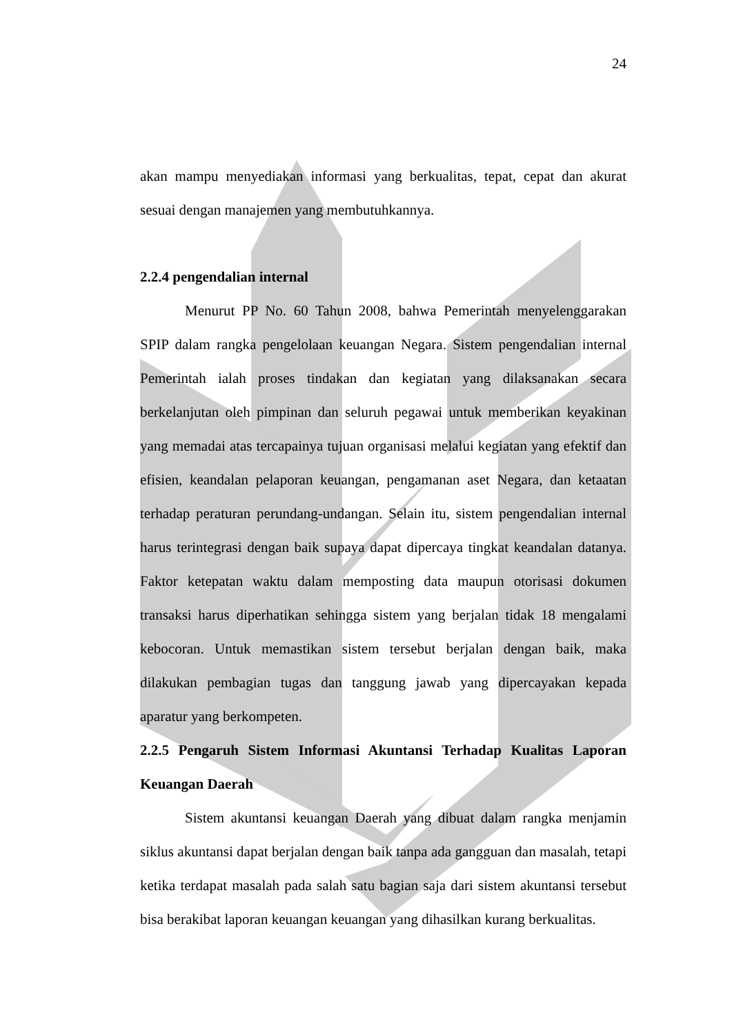24
akan mampu menyediakan informasi yang berkualitas, tepat, cepat dan akurat sesuai dengan manajemen yang membutuhkannya.
2.2.4 pengendalian internal
Menurut PP No. 60 Tahun 2008, bahwa Pemerintah menyelenggarakan SPIP dalam rangka pengelolaan keuangan Negara. Sistem pengendalian internal Pemerintah ialah proses tindakan dan kegiatan yang dilaksanakan secara berkelanjutan oleh pimpinan dan seluruh pegawai untuk memberikan keyakinan yang memadai atas tercapainya tujuan organisasi melalui kegiatan yang efektif dan efisien, keandalan pelaporan keuangan, pengamanan aset Negara, dan ketaatan terhadap peraturan perundang-undangan. Selain itu, sistem pengendalian internal harus terintegrasi dengan baik supaya dapat dipercaya tingkat keandalan datanya. Faktor ketepatan waktu dalam memposting data maupun otorisasi dokumen transaksi harus diperhatikan sehingga sistem yang berjalan tidak 18 mengalami kebocoran. Untuk memastikan sistem tersebut berjalan dengan baik, maka dilakukan pembagian tugas dan tanggung jawab yang dipercayakan kepada aparatur yang berkompeten.
2.2.5 Pengaruh Sistem Informasi Akuntansi Terhadap Kualitas Laporan Keuangan Daerah
Sistem akuntansi keuangan Daerah yang dibuat dalam rangka menjamin siklus akuntansi dapat berjalan dengan baik tanpa ada gangguan dan masalah, tetapi ketika terdapat masalah pada salah satu bagian saja dari sistem akuntansi tersebut bisa berakibat laporan keuangan keuangan yang dihasilkan kurang berkualitas.